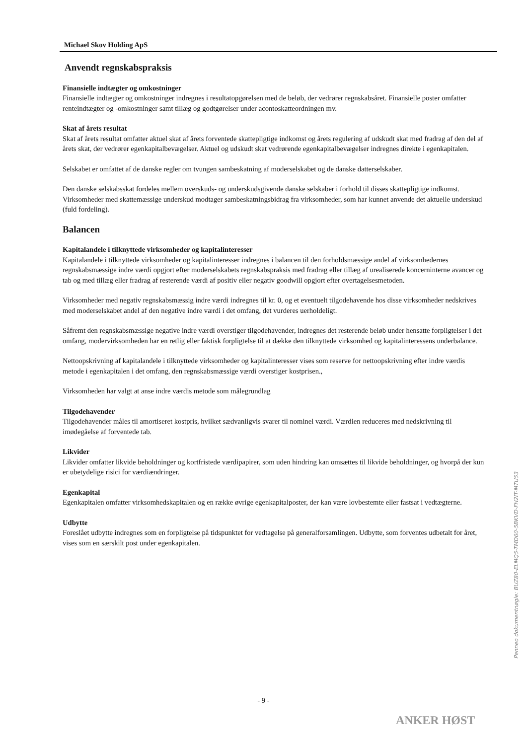Michael Skov Holding ApS
Anvendt regnskabspraksis
Finansielle indtægter og omkostninger
Finansielle indtægter og omkostninger indregnes i resultatopgørelsen med de beløb, der vedrører regnskabsåret. Finansielle poster omfatter renteindtægter og -omkostninger samt tillæg og godtgørelser under acontoskatteordningen mv.
Skat af årets resultat
Skat af årets resultat omfatter aktuel skat af årets forventede skattepligtige indkomst og årets regulering af udskudt skat med fradrag af den del af årets skat, der vedrører egenkapitalbevægelser. Aktuel og udskudt skat vedrørende egenkapitalbevægelser indregnes direkte i egenkapitalen.
Selskabet er omfattet af de danske regler om tvungen sambeskatning af moderselskabet og de danske datterselskaber.
Den danske selskabsskat fordeles mellem overskuds- og underskudsgivende danske selskaber i forhold til disses skattepligtige indkomst. Virksomheder med skattemæssige underskud modtager sambeskatningsbidrag fra virksomheder, som har kunnet anvende det aktuelle underskud (fuld fordeling).
Balancen
Kapitalandele i tilknyttede virksomheder og kapitalinteresser
Kapitalandele i tilknyttede virksomheder og kapitalinteresser indregnes i balancen til den forholdsmæssige andel af virksomhedernes regnskabsmæssige indre værdi opgjort efter moderselskabets regnskabspraksis med fradrag eller tillæg af urealiserede koncerninterne avancer og tab og med tillæg eller fradrag af resterende værdi af positiv eller negativ goodwill opgjort efter overtagelsesmetoden.
Virksomheder med negativ regnskabsmæssig indre værdi indregnes til kr. 0, og et eventuelt tilgodehavende hos disse virksomheder nedskrives med moderselskabet andel af den negative indre værdi i det omfang, det vurderes uerholdeligt.
Såfremt den regnskabsmæssige negative indre værdi overstiger tilgodehavender, indregnes det resterende beløb under hensatte forpligtelser i det omfang, modervirksomheden har en retlig eller faktisk forpligtelse til at dække den tilknyttede virksomhed og kapitalinteressens underbalance.
Nettoopskrivning af kapitalandele i tilknyttede virksomheder og kapitalinteresser vises som reserve for nettoopskrivning efter indre værdis metode i egenkapitalen i det omfang, den regnskabsmæssige værdi overstiger kostprisen.,
Virksomheden har valgt at anse indre værdis metode som målegrundlag
Tilgodehavender
Tilgodehavender måles til amortiseret kostpris, hvilket sædvanligvis svarer til nominel værdi. Værdien reduceres med nedskrivning til imødegåelse af forventede tab.
Likvider
Likvider omfatter likvide beholdninger og kortfristede værdipapirer, som uden hindring kan omsættes til likvide beholdninger, og hvorpå der kun er ubetydelige risici for værdiændringer.
Egenkapital
Egenkapitalen omfatter virksomhedskapitalen og en række øvrige egenkapitalposter, der kan være lovbestemte eller fastsat i vedtægterne.
Udbytte
Foreslået udbytte indregnes som en forpligtelse på tidspunktet for vedtagelse på generalforsamlingen. Udbytte, som forventes udbetalt for året, vises som en særskilt post under egenkapitalen.
Penneo dokumentnøgle: BUZ80-ELMQ5-TMD60-5BKVD-FH2IT-MTU53
- 9 -
ANKER HØST